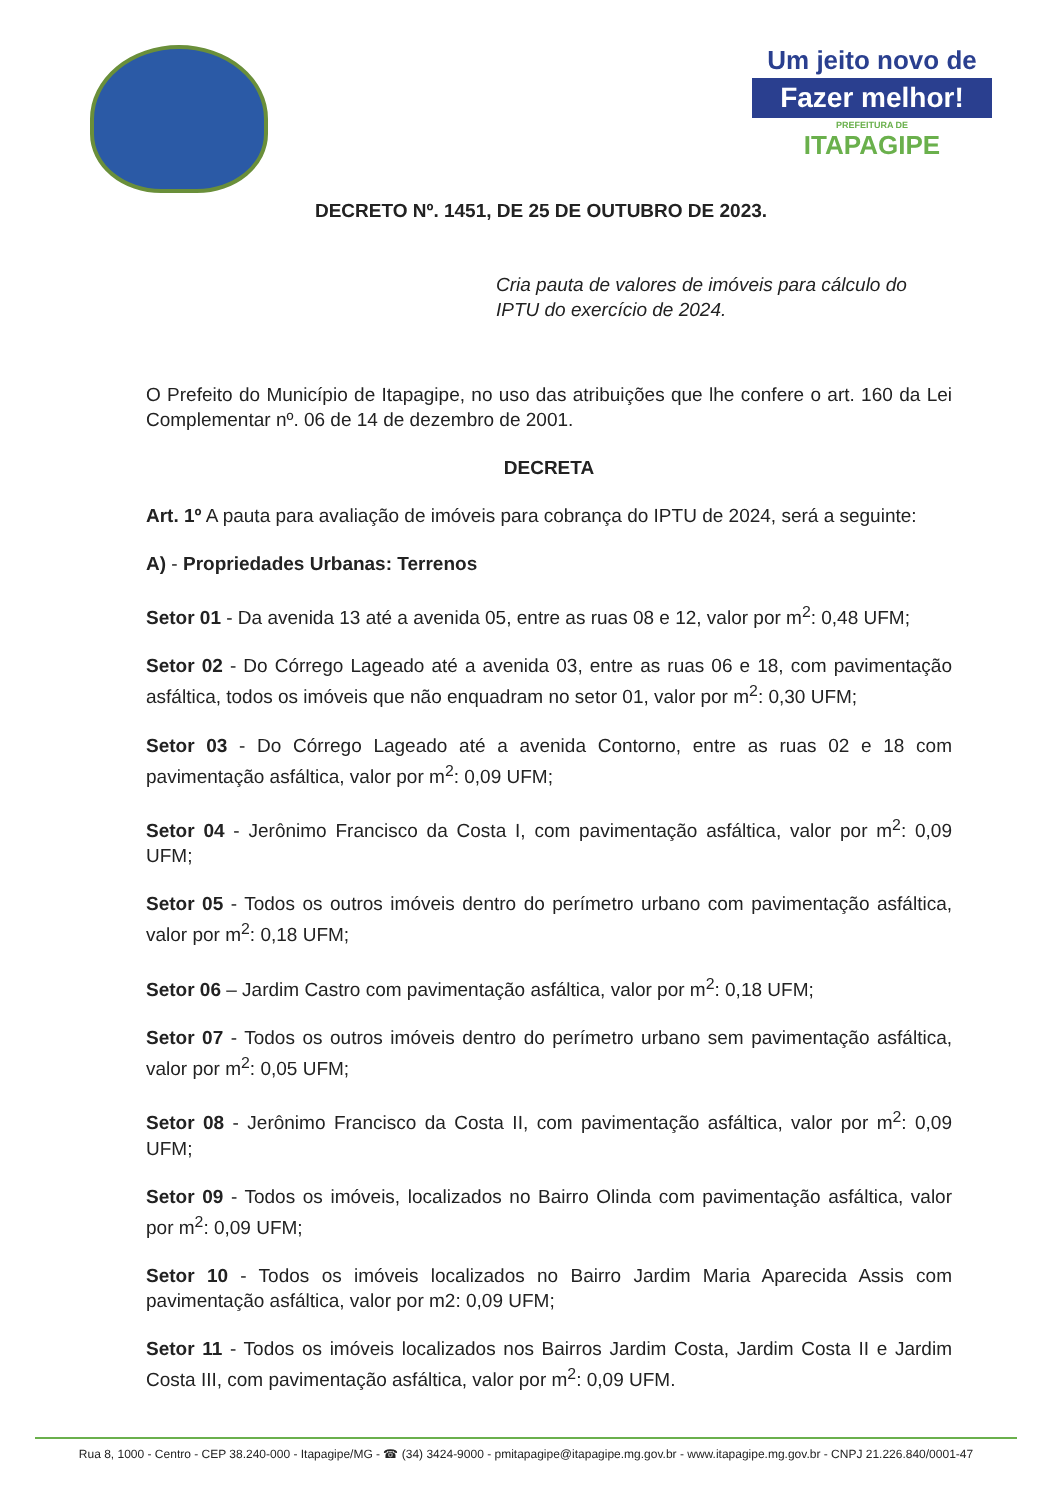Um jeito novo de
Fazer melhor!
PREFEITURA DE
ITAPAGIPE
DECRETO Nº. 1451, DE 25 DE OUTUBRO DE 2023.
Cria pauta de valores de imóveis para cálculo do IPTU do exercício de 2024.
O Prefeito do Município de Itapagipe, no uso das atribuições que lhe confere o art. 160 da Lei Complementar nº. 06 de 14 de dezembro de 2001.
DECRETA
Art. 1º A pauta para avaliação de imóveis para cobrança do IPTU de 2024, será a seguinte:
A) - Propriedades Urbanas: Terrenos
Setor 01 - Da avenida 13 até a avenida 05, entre as ruas 08 e 12, valor por m<sup>2</sup>: 0,48 UFM;
Setor 02 - Do Córrego Lageado até a avenida 03, entre as ruas 06 e 18, com pavimentação asfáltica, todos os imóveis que não enquadram no setor 01, valor por m<sup>2</sup>: 0,30 UFM;
Setor 03 - Do Córrego Lageado até a avenida Contorno, entre as ruas 02 e 18 com pavimentação asfáltica, valor por m<sup>2</sup>: 0,09 UFM;
Setor 04 - Jerônimo Francisco da Costa I, com pavimentação asfáltica, valor por m<sup>2</sup>: 0,09 UFM;
Setor 05 - Todos os outros imóveis dentro do perímetro urbano com pavimentação asfáltica, valor por m<sup>2</sup>: 0,18 UFM;
Setor 06 – Jardim Castro com pavimentação asfáltica, valor por m<sup>2</sup>: 0,18 UFM;
Setor 07 - Todos os outros imóveis dentro do perímetro urbano sem pavimentação asfáltica, valor por m<sup>2</sup>: 0,05 UFM;
Setor 08 - Jerônimo Francisco da Costa II, com pavimentação asfáltica, valor por m<sup>2</sup>: 0,09 UFM;
Setor 09 - Todos os imóveis, localizados no Bairro Olinda com pavimentação asfáltica, valor por m<sup>2</sup>: 0,09 UFM;
Setor 10 - Todos os imóveis localizados no Bairro Jardim Maria Aparecida Assis com pavimentação asfáltica, valor por m2: 0,09 UFM;
Setor 11 - Todos os imóveis localizados nos Bairros Jardim Costa, Jardim Costa II e Jardim Costa III, com pavimentação asfáltica, valor por m<sup>2</sup>: 0,09 UFM.
Rua 8, 1000 - Centro - CEP 38.240-000 - Itapagipe/MG - ☎ (34) 3424-9000 - pmitapagipe@itapagipe.mg.gov.br - www.itapagipe.mg.gov.br - CNPJ 21.226.840/0001-47